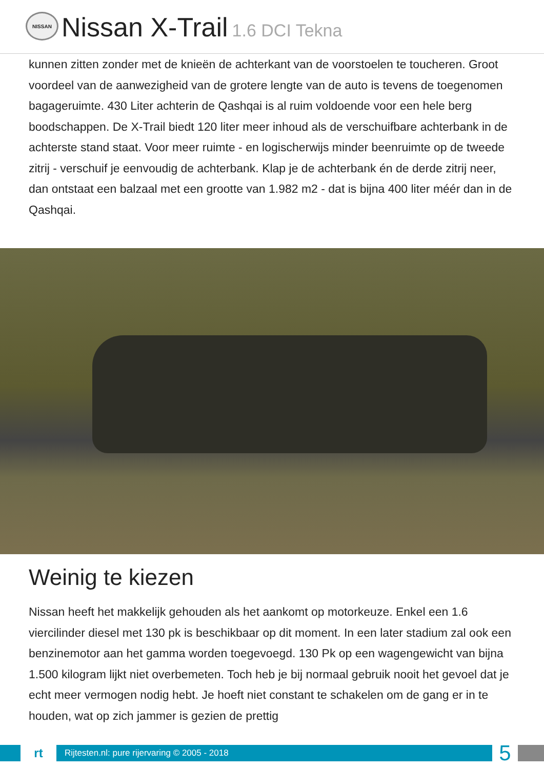NISSAN
Nissan X-Trail 1.6 DCI Tekna
kunnen zitten zonder met de knieën de achterkant van de voorstoelen te toucheren. Groot voordeel van de aanwezigheid van de grotere lengte van de auto is tevens de toegenomen bagageruimte. 430 Liter achterin de Qashqai is al ruim voldoende voor een hele berg boodschappen. De X-Trail biedt 120 liter meer inhoud als de verschuifbare achterbank in de achterste stand staat. Voor meer ruimte - en logischerwijs minder beenruimte op de tweede zitrij - verschuif je eenvoudig de achterbank. Klap je de achterbank én de derde zitrij neer, dan ontstaat een balzaal met een grootte van 1.982 m2 - dat is bijna 400 liter méér dan in de Qashqai.
Weinig te kiezen
Nissan heeft het makkelijk gehouden als het aankomt op motorkeuze. Enkel een 1.6 viercilinder diesel met 130 pk is beschikbaar op dit moment. In een later stadium zal ook een benzinemotor aan het gamma worden toegevoegd. 130 Pk op een wagengewicht van bijna 1.500 kilogram lijkt niet overbemeten. Toch heb je bij normaal gebruik nooit het gevoel dat je echt meer vermogen nodig hebt. Je hoeft niet constant te schakelen om de gang er in te houden, wat op zich jammer is gezien de prettig
rt
Rijtesten.nl: pure rijervaring © 2005 - 2018
5